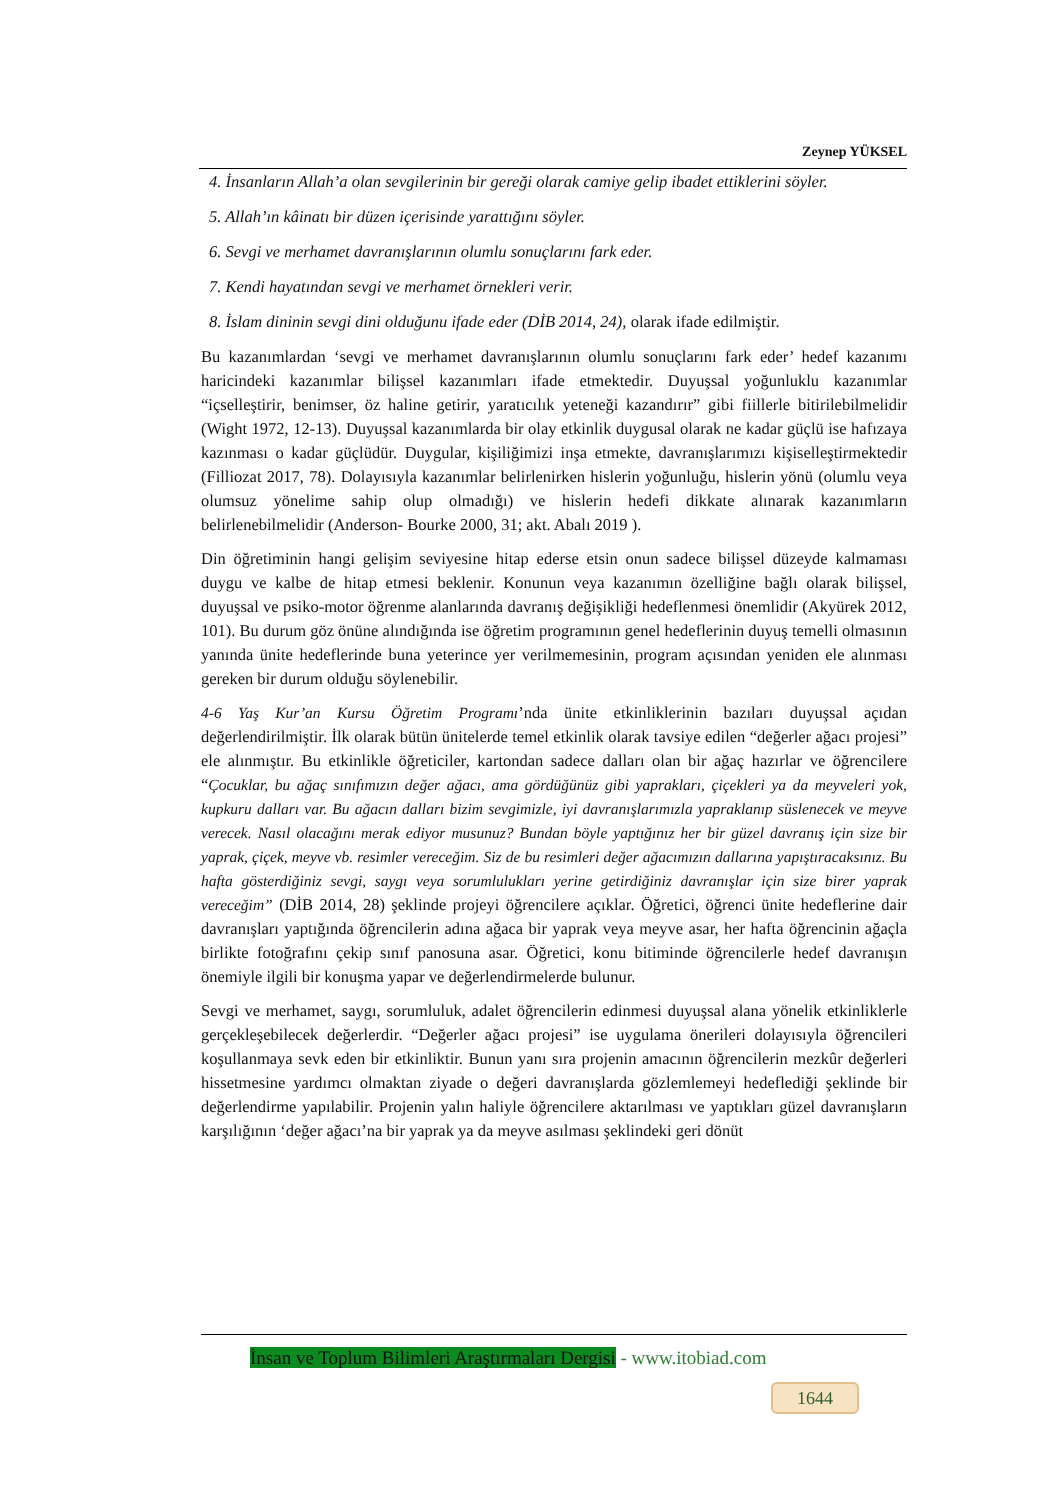Zeynep YÜKSEL
4. İnsanların Allah’a olan sevgilerinin bir gereği olarak camiye gelip ibadet ettiklerini söyler.
5. Allah’ın kâinatı bir düzen içerisinde yarattığını söyler.
6. Sevgi ve merhamet davranışlarının olumlu sonuçlarını fark eder.
7. Kendi hayatından sevgi ve merhamet örnekleri verir.
8. İslam dininin sevgi dini olduğunu ifade eder (DİB 2014, 24), olarak ifade edilmiştir.
Bu kazanımlardan ‘sevgi ve merhamet davranışlarının olumlu sonuçlarını fark eder’ hedef kazanımı haricindeki kazanımlar bilişsel kazanımları ifade etmektedir. Duyuşsal yoğunluklu kazanımlar “içselleştirir, benimser, öz haline getirir, yaratıcılık yeteneği kazandırır” gibi fiillerle bitirilebilmelidir (Wight 1972, 12-13). Duyuşsal kazanımlarda bir olay etkinlik duygusal olarak ne kadar güçlü ise hafızaya kazınması o kadar güçlüdür. Duygular, kişiliğimizi inşa etmekte, davranışlarımızı kişiselleştirmektedir (Filliozat 2017, 78). Dolayısıyla kazanımlar belirlenirken hislerin yoğunluğu, hislerin yönü (olumlu veya olumsuz yönelime sahip olup olmadığı) ve hislerin hedefi dikkate alınarak kazanımların belirlenebilmelidir (Anderson- Bourke 2000, 31; akt. Abalı 2019 ).
Din öğretiminin hangi gelişim seviyesine hitap ederse etsin onun sadece bilişsel düzeyde kalmaması duygu ve kalbe de hitap etmesi beklenir. Konunun veya kazanımın özelliğine bağlı olarak bilişsel, duyuşsal ve psiko-motor öğrenme alanlarında davranış değişikliği hedeflenmesi önemlidir (Akyürek 2012, 101). Bu durum göz önüne alındığında ise öğretim programının genel hedeflerinin duyuş temelli olmasının yanında ünite hedeflerinde buna yeterince yer verilmemesinin, program açısından yeniden ele alınması gereken bir durum olduğu söylenebilir.
4-6 Yaş Kur’an Kursu Öğretim Programı’nda ünite etkinliklerinin bazıları duyuşsal açıdan değerlendirilmiştir. İlk olarak bütün ünitelerde temel etkinlik olarak tavsiye edilen “değerler ağacı projesi” ele alınmıştır. Bu etkinlikle öğreticiler, kartondan sadece dalları olan bir ağaç hazırlar ve öğrencilere “Çocuklar, bu ağaç sınıfımızın değer ağacı, ama gördüğünüz gibi yaprakları, çiçekleri ya da meyveleri yok, kupkuru dalları var. Bu ağacın dalları bizim sevgimizle, iyi davranışlarımızla yapraklanıp süslenecek ve meyve verecek. Nasıl olacağını merak ediyor musunuz? Bundan böyle yaptığınız her bir güzel davranış için size bir yaprak, çiçek, meyve vb. resimler vereceğim. Siz de bu resimleri değer ağacımızın dallarına yapıştıracaksınız. Bu hafta gösterdiğiniz sevgi, saygı veya sorumlulukları yerine getirdiğiniz davranışlar için size birer yaprak vereceğim” (DİB 2014, 28) şeklinde projeyi öğrencilere açıklar. Öğretici, öğrenci ünite hedeflerine dair davranışları yaptığında öğrencilerin adına ağaca bir yaprak veya meyve asar, her hafta öğrencinin ağaçla birlikte fotoğrafını çekip sınıf panosuna asar. Öğretici, konu bitiminde öğrencilerle hedef davranışın önemiyle ilgili bir konuşma yapar ve değerlendirmelerde bulunur.
Sevgi ve merhamet, saygı, sorumluluk, adalet öğrencilerin edinmesi duyuşsal alana yönelik etkinliklerle gerçekleşebilecek değerlerdir. “Değerler ağacı projesi” ise uygulama önerileri dolayısıyla öğrencileri koşullanmaya sevk eden bir etkinliktir. Bunun yanı sıra projenin amacının öğrencilerin mezkûr değerleri hissetmesine yardımcı olmaktan ziyade o değeri davranışlarda gözlemlemeyi hedeflediği şeklinde bir değerlendirme yapılabilir. Projenin yalın haliyle öğrencilere aktarılması ve yaptıkları güzel davranışların karşılığının ‘değer ağacı’na bir yaprak ya da meyve asılması şeklindeki geri dönüt
İnsan ve Toplum Bilimleri Araştırmaları Dergisi - www.itobiad.com
1644